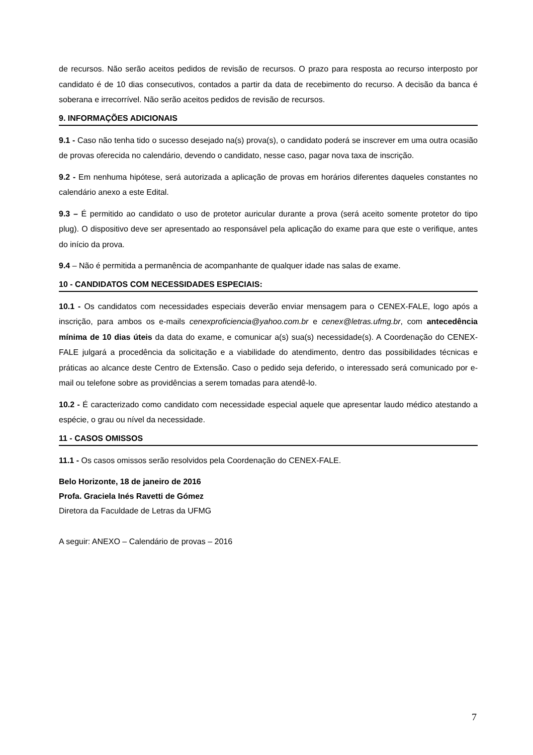de recursos. Não serão aceitos pedidos de revisão de recursos. O prazo para resposta ao recurso interposto por candidato é de 10 dias consecutivos, contados a partir da data de recebimento do recurso. A decisão da banca é soberana e irrecorrível. Não serão aceitos pedidos de revisão de recursos.
9. INFORMAÇÕES ADICIONAIS
9.1 - Caso não tenha tido o sucesso desejado na(s) prova(s), o candidato poderá se inscrever em uma outra ocasião de provas oferecida no calendário, devendo o candidato, nesse caso, pagar nova taxa de inscrição.
9.2 - Em nenhuma hipótese, será autorizada a aplicação de provas em horários diferentes daqueles constantes no calendário anexo a este Edital.
9.3 – É permitido ao candidato o uso de protetor auricular durante a prova (será aceito somente protetor do tipo plug). O dispositivo deve ser apresentado ao responsável pela aplicação do exame para que este o verifique, antes do início da prova.
9.4 – Não é permitida a permanência de acompanhante de qualquer idade nas salas de exame.
10 - CANDIDATOS COM NECESSIDADES ESPECIAIS:
10.1 - Os candidatos com necessidades especiais deverão enviar mensagem para o CENEX-FALE, logo após a inscrição, para ambos os e-mails cenexproficiencia@yahoo.com.br e cenex@letras.ufmg.br, com antecedência mínima de 10 dias úteis da data do exame, e comunicar a(s) sua(s) necessidade(s). A Coordenação do CENEX-FALE julgará a procedência da solicitação e a viabilidade do atendimento, dentro das possibilidades técnicas e práticas ao alcance deste Centro de Extensão. Caso o pedido seja deferido, o interessado será comunicado por e-mail ou telefone sobre as providências a serem tomadas para atendê-lo.
10.2 - É caracterizado como candidato com necessidade especial aquele que apresentar laudo médico atestando a espécie, o grau ou nível da necessidade.
11 - CASOS OMISSOS
11.1 - Os casos omissos serão resolvidos pela Coordenação do CENEX-FALE.
Belo Horizonte, 18 de janeiro de 2016
Profa. Graciela Inés Ravetti de Gómez
Diretora da Faculdade de Letras da UFMG
A seguir: ANEXO – Calendário de provas – 2016
7